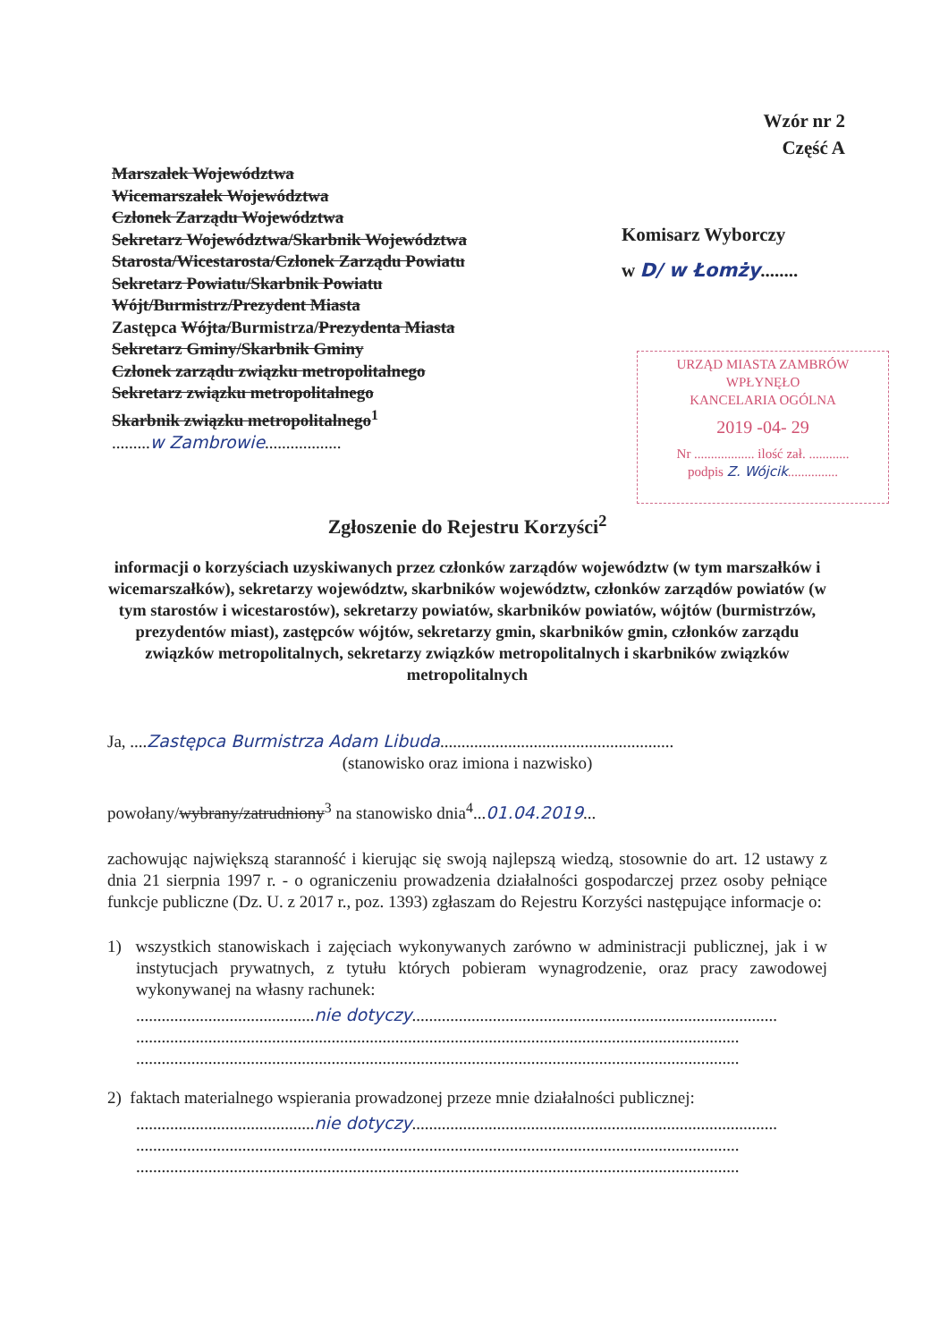Wzór nr 2
Część A
Marszałek Województwa
Wicemarszałek Województwa
Członek Zarządu Województwa
Sekretarz Województwa/Skarbnik Województwa
Starosta/Wicestarosta/Członek Zarządu Powiatu
Sekretarz Powiatu/Skarbnik Powiatu
Wójt/Burmistrz/Prezydent Miasta
Zastępca Wójta/Burmistrza/Prezydenta Miasta
Sekretarz Gminy/Skarbnik Gminy
Członek zarządu związku metropolitalnego
Sekretarz związku metropolitalnego
Skarbnik związku metropolitalnego<sup>1</sup>
.........w Zambrowie..................
Komisarz Wyborczy
w D/ w Łomży........
URZĄD MIASTA ZAMBRÓW
WPŁYNĘŁO
KANCELARIA OGÓLNA
2019 -04- 29
Nr .................. ilość zał. ............
podpis Z. Wójcik...............
Zgłoszenie do Rejestru Korzyści<sup>2</sup>
informacji o korzyściach uzyskiwanych przez członków zarządów województw (w tym marszałków i wicemarszałków), sekretarzy województw, skarbników województw, członków zarządów powiatów (w tym starostów i wicestarostów), sekretarzy powiatów, skarbników powiatów, wójtów (burmistrzów, prezydentów miast), zastępców wójtów, sekretarzy gmin, skarbników gmin, członków zarządu związków metropolitalnych, sekretarzy związków metropolitalnych i skarbników związków metropolitalnych
Ja, ....Zastępca Burmistrza Adam Libuda.......................................................
(stanowisko oraz imiona i nazwisko)
powołany/wybrany/zatrudniony<sup>3</sup> na stanowisko dnia<sup>4</sup>...01.04.2019...
zachowując największą staranność i kierując się swoją najlepszą wiedzą, stosownie do art. 12 ustawy z dnia 21 sierpnia 1997 r. - o ograniczeniu prowadzenia działalności gospodarczej przez osoby pełniące funkcje publiczne (Dz. U. z 2017 r., poz. 1393) zgłaszam do Rejestru Korzyści następujące informacje o:
1) wszystkich stanowiskach i zajęciach wykonywanych zarówno w administracji publicznej, jak i w instytucjach prywatnych, z tytułu których pobieram wynagrodzenie, oraz pracy zawodowej wykonywanej na własny rachunek:
..........................................nie dotyczy......................................................................................
..............................................................................................................................................
..............................................................................................................................................
2) faktach materialnego wspierania prowadzonej przeze mnie działalności publicznej:
..........................................nie dotyczy......................................................................................
..............................................................................................................................................
..............................................................................................................................................